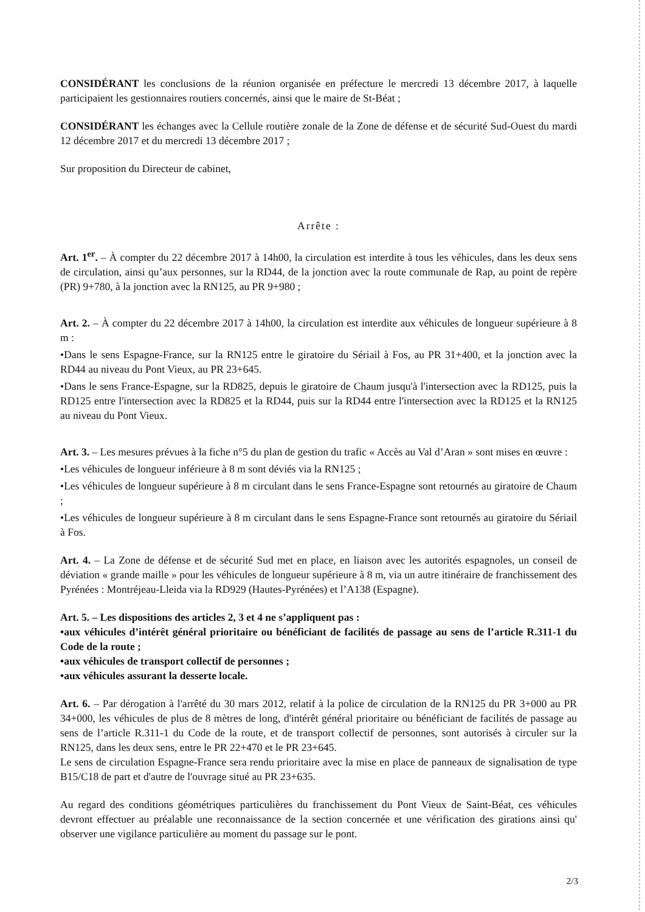CONSIDÉRANT les conclusions de la réunion organisée en préfecture le mercredi 13 décembre 2017, à laquelle participaient les gestionnaires routiers concernés, ainsi que le maire de St-Béat ;
CONSIDÉRANT les échanges avec la Cellule routière zonale de la Zone de défense et de sécurité Sud-Ouest du mardi 12 décembre 2017 et du mercredi 13 décembre 2017 ;
Sur proposition du Directeur de cabinet,
Arrête :
Art. 1<sup>er</sup>. – À compter du 22 décembre 2017 à 14h00, la circulation est interdite à tous les véhicules, dans les deux sens de circulation, ainsi qu’aux personnes, sur la RD44, de la jonction avec la route communale de Rap, au point de repère (PR) 9+780, à la jonction avec la RN125, au PR 9+980 ;
Art. 2. – À compter du 22 décembre 2017 à 14h00, la circulation est interdite aux véhicules de longueur supérieure à 8 m :
•Dans le sens Espagne-France, sur la RN125 entre le giratoire du Sériail à Fos, au PR 31+400, et la jonction avec la RD44 au niveau du Pont Vieux, au PR 23+645.
•Dans le sens France-Espagne, sur la RD825, depuis le giratoire de Chaum jusqu'à l'intersection avec la RD125, puis la RD125 entre l'intersection avec la RD825 et la RD44, puis sur la RD44 entre l'intersection avec la RD125 et la RN125 au niveau du Pont Vieux.
Art. 3. – Les mesures prévues à la fiche n°5 du plan de gestion du trafic « Accès au Val d’Aran » sont mises en œuvre :
•Les véhicules de longueur inférieure à 8 m sont déviés via la RN125 ;
•Les véhicules de longueur supérieure à 8 m circulant dans le sens France-Espagne sont retournés au giratoire de Chaum ;
•Les véhicules de longueur supérieure à 8 m circulant dans le sens Espagne-France sont retournés au giratoire du Sériail à Fos.
Art. 4. – La Zone de défense et de sécurité Sud met en place, en liaison avec les autorités espagnoles, un conseil de déviation « grande maille » pour les véhicules de longueur supérieure à 8 m, via un autre itinéraire de franchissement des Pyrénées : Montréjeau-Lleida via la RD929 (Hautes-Pyrénées) et l’A138 (Espagne).
Art. 5. – Les dispositions des articles 2, 3 et 4 ne s’appliquent pas :
•aux véhicules d’intérêt général prioritaire ou bénéficiant de facilités de passage au sens de l’article R.311-1 du Code de la route ;
•aux véhicules de transport collectif de personnes ;
•aux véhicules assurant la desserte locale.
Art. 6. – Par dérogation à l'arrêté du 30 mars 2012, relatif à la police de circulation de la RN125 du PR 3+000 au PR 34+000, les véhicules de plus de 8 mètres de long, d'intérêt général prioritaire ou bénéficiant de facilités de passage au sens de l’article R.311-1 du Code de la route, et de transport collectif de personnes, sont autorisés à circuler sur la RN125, dans les deux sens, entre le PR 22+470 et le PR 23+645.
Le sens de circulation Espagne-France sera rendu prioritaire avec la mise en place de panneaux de signalisation de type B15/C18 de part et d'autre de l'ouvrage situé au PR 23+635.
Au regard des conditions géométriques particulières du franchissement du Pont Vieux de Saint-Béat, ces véhicules devront effectuer au préalable une reconnaissance de la section concernée et une vérification des girations ainsi qu' observer une vigilance particulière au moment du passage sur le pont.
2/3